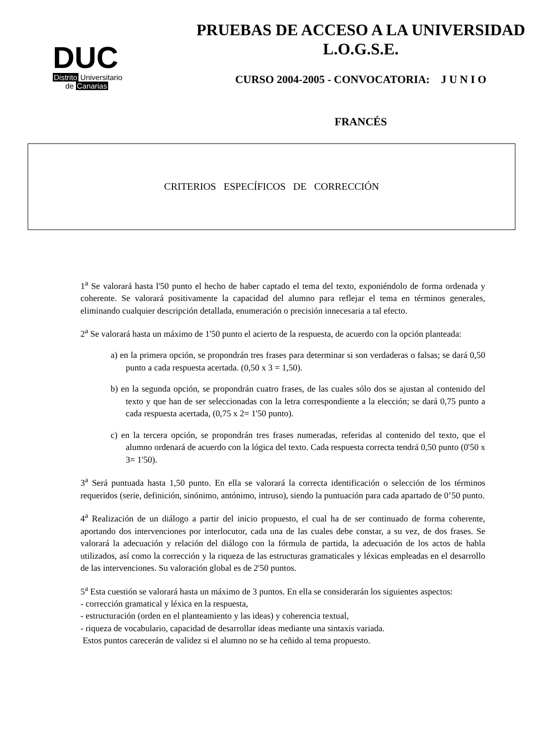DUC
Distrito Universitario
de Canarias
PRUEBAS DE ACCESO A LA UNIVERSIDAD
L.O.G.S.E.
CURSO 2004-2005 - CONVOCATORIA: J U N I O
FRANCÉS
CRITERIOS ESPECÍFICOS DE CORRECCIÓN
1<sup>a</sup> Se valorará hasta l'50 punto el hecho de haber captado el tema del texto, exponiéndolo de forma ordenada y coherente. Se valorará positivamente la capacidad del alumno para reflejar el tema en términos generales, eliminando cualquier descripción detallada, enumeración o precisión innecesaria a tal efecto.
2<sup>a</sup> Se valorará hasta un máximo de 1'50 punto el acierto de la respuesta, de acuerdo con la opción planteada:
a) en la primera opción, se propondrán tres frases para determinar si son verdaderas o falsas; se dará 0,50 punto a cada respuesta acertada. (0,50 x 3 = 1,50).
b) en la segunda opción, se propondrán cuatro frases, de las cuales sólo dos se ajustan al contenido del texto y que han de ser seleccionadas con la letra correspondiente a la elección; se dará 0,75 punto a cada respuesta acertada, (0,75 x 2= 1'50 punto).
c) en la tercera opción, se propondrán tres frases numeradas, referidas al contenido del texto, que el alumno ordenará de acuerdo con la lógica del texto. Cada respuesta correcta tendrá 0,50 punto (0'50 x 3= 1'50).
3<sup>a</sup> Será puntuada hasta 1,50 punto. En ella se valorará la correcta identificación o selección de los términos requeridos (serie, definición, sinónimo, antónimo, intruso), siendo la puntuación para cada apartado de 0’50 punto.
4<sup>a</sup> Realización de un diálogo a partir del inicio propuesto, el cual ha de ser continuado de forma coherente, aportando dos intervenciones por interlocutor, cada una de las cuales debe constar, a su vez, de dos frases. Se valorará la adecuación y relación del diálogo con la fórmula de partida, la adecuación de los actos de habla utilizados, así como la corrección y la riqueza de las estructuras gramaticales y léxicas empleadas en el desarrollo de las intervenciones. Su valoración global es de 2'50 puntos.
5<sup>a</sup> Esta cuestión se valorará hasta un máximo de 3 puntos. En ella se considerarán los siguientes aspectos:
- corrección gramatical y léxica en la respuesta,
- estructuración (orden en el planteamiento y las ideas) y coherencia textual,
- riqueza de vocabulario, capacidad de desarrollar ideas mediante una sintaxis variada.
Estos puntos carecerán de validez si el alumno no se ha ceñido al tema propuesto.